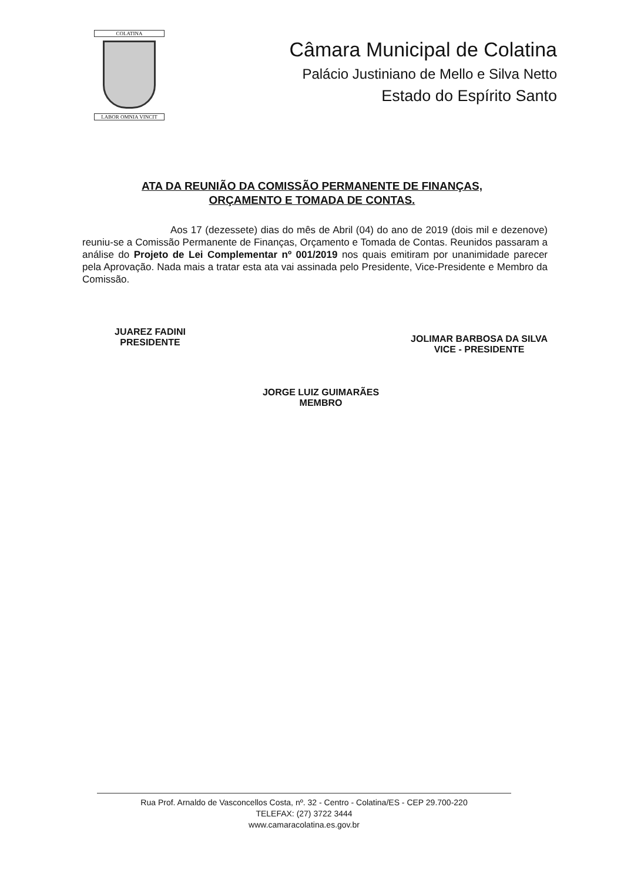COLATINA
LABOR OMNIA VINCIT
Câmara Municipal de Colatina
Palácio Justiniano de Mello e Silva Netto
Estado do Espírito Santo
ATA DA REUNIÃO DA COMISSÃO PERMANENTE DE FINANÇAS,
ORÇAMENTO E TOMADA DE CONTAS.
Aos 17 (dezessete) dias do mês de Abril (04) do ano de 2019 (dois mil e dezenove) reuniu-se a Comissão Permanente de Finanças, Orçamento e Tomada de Contas. Reunidos passaram a análise do Projeto de Lei Complementar nº 001/2019 nos quais emitiram por unanimidade parecer pela Aprovação. Nada mais a tratar esta ata vai assinada pelo Presidente, Vice-Presidente e Membro da Comissão.
JUAREZ FADINI
PRESIDENTE
JOLIMAR BARBOSA DA SILVA
VICE - PRESIDENTE
JORGE LUIZ GUIMARÃES
MEMBRO
Rua Prof. Arnaldo de Vasconcellos Costa, nº. 32 - Centro - Colatina/ES - CEP 29.700-220
TELEFAX: (27) 3722 3444
www.camaracolatina.es.gov.br